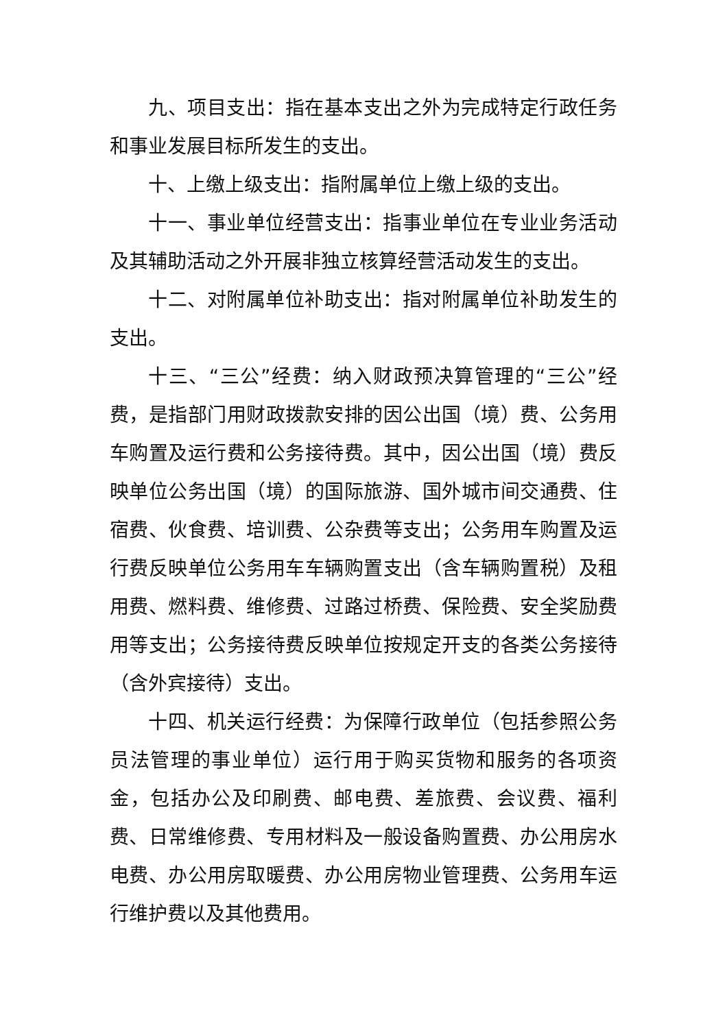九、项目支出：指在基本支出之外为完成特定行政任务和事业发展目标所发生的支出。
十、上缴上级支出：指附属单位上缴上级的支出。
十一、事业单位经营支出：指事业单位在专业业务活动及其辅助活动之外开展非独立核算经营活动发生的支出。
十二、对附属单位补助支出：指对附属单位补助发生的支出。
十三、“三公”经费：纳入财政预决算管理的“三公”经费，是指部门用财政拨款安排的因公出国（境）费、公务用车购置及运行费和公务接待费。其中，因公出国（境）费反映单位公务出国（境）的国际旅游、国外城市间交通费、住宿费、伙食费、培训费、公杂费等支出；公务用车购置及运行费反映单位公务用车车辆购置支出（含车辆购置税）及租用费、燃料费、维修费、过路过桥费、保险费、安全奖励费用等支出；公务接待费反映单位按规定开支的各类公务接待（含外宾接待）支出。
十四、机关运行经费：为保障行政单位（包括参照公务员法管理的事业单位）运行用于购买货物和服务的各项资金，包括办公及印刷费、邮电费、差旅费、会议费、福利费、日常维修费、专用材料及一般设备购置费、办公用房水电费、办公用房取暖费、办公用房物业管理费、公务用车运行维护费以及其他费用。